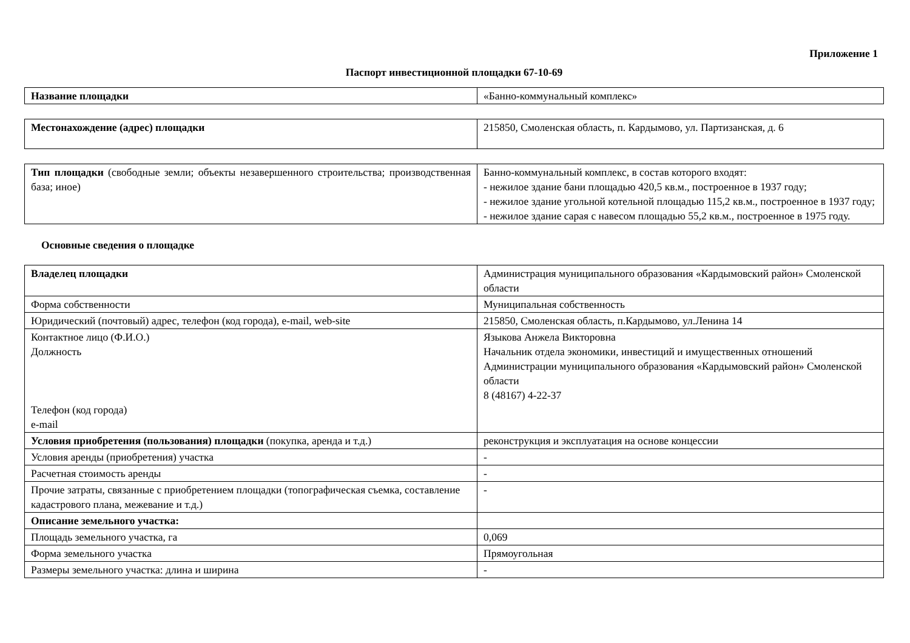Приложение 1
Паспорт инвестиционной площадки 67-10-69
| Название площадки | «Банно-коммунальный комплекс» |
| Местонахождение (адрес) площадки | 215850, Смоленская область, п. Кардымово, ул. Партизанская, д. 6 |
| Тип площадки (свободные земли; объекты незавершенного строительства; производственная база; иное) | Банно-коммунальный комплекс, в состав которого входят: - нежилое здание бани площадью 420,5 кв.м., построенное в 1937 году; - нежилое здание угольной котельной площадью 115,2 кв.м., построенное в 1937 году; - нежилое здание сарая с навесом площадью 55,2 кв.м., построенное в 1975 году. |
Основные сведения о площадке
| Владелец площадки | Администрация муниципального образования «Кардымовский район» Смоленской области |
| Форма собственности | Муниципальная собственность |
| Юридический (почтовый) адрес, телефон (код города), e-mail, web-site | 215850, Смоленская область, п.Кардымово, ул.Ленина 14 |
| Контактное лицо (Ф.И.О.) Должность Телефон (код города) e-mail | Языкова Анжела Викторовна Начальник отдела экономики, инвестиций и имущественных отношений Администрации муниципального образования «Кардымовский район» Смоленской области 8 (48167) 4-22-37 |
| Условия приобретения (пользования) площадки (покупка, аренда и т.д.) | реконструкция и эксплуатация на основе концессии |
| Условия аренды (приобретения) участка | - |
| Расчетная стоимость аренды | - |
| Прочие затраты, связанные с приобретением площадки (топографическая съемка, составление кадастрового плана, межевание и т.д.) | - |
| Описание земельного участка: | |
| Площадь земельного участка, га | 0,069 |
| Форма земельного участка | Прямоугольная |
| Размеры земельного участка: длина и ширина | - |